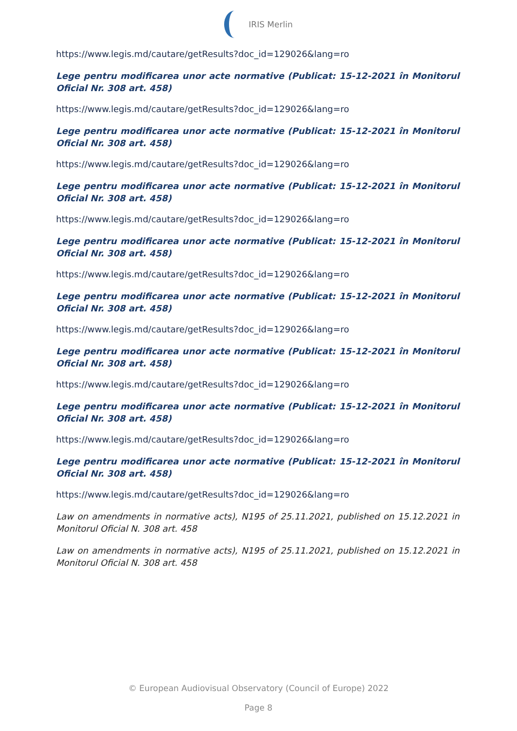IRIS Merlin
https://www.legis.md/cautare/getResults?doc_id=129026&lang=ro
Lege pentru modificarea unor acte normative (Publicat: 15-12-2021 în Monitorul Oficial Nr. 308 art. 458)
https://www.legis.md/cautare/getResults?doc_id=129026&lang=ro
Lege pentru modificarea unor acte normative (Publicat: 15-12-2021 în Monitorul Oficial Nr. 308 art. 458)
https://www.legis.md/cautare/getResults?doc_id=129026&lang=ro
Lege pentru modificarea unor acte normative (Publicat: 15-12-2021 în Monitorul Oficial Nr. 308 art. 458)
https://www.legis.md/cautare/getResults?doc_id=129026&lang=ro
Lege pentru modificarea unor acte normative (Publicat: 15-12-2021 în Monitorul Oficial Nr. 308 art. 458)
https://www.legis.md/cautare/getResults?doc_id=129026&lang=ro
Lege pentru modificarea unor acte normative (Publicat: 15-12-2021 în Monitorul Oficial Nr. 308 art. 458)
https://www.legis.md/cautare/getResults?doc_id=129026&lang=ro
Lege pentru modificarea unor acte normative (Publicat: 15-12-2021 în Monitorul Oficial Nr. 308 art. 458)
https://www.legis.md/cautare/getResults?doc_id=129026&lang=ro
Lege pentru modificarea unor acte normative (Publicat: 15-12-2021 în Monitorul Oficial Nr. 308 art. 458)
https://www.legis.md/cautare/getResults?doc_id=129026&lang=ro
Lege pentru modificarea unor acte normative (Publicat: 15-12-2021 în Monitorul Oficial Nr. 308 art. 458)
https://www.legis.md/cautare/getResults?doc_id=129026&lang=ro
Law on amendments in normative acts), N195 of 25.11.2021, published on 15.12.2021 in Monitorul Oficial N. 308 art. 458
Law on amendments in normative acts), N195 of 25.11.2021, published on 15.12.2021 in Monitorul Oficial N. 308 art. 458
© European Audiovisual Observatory (Council of Europe) 2022
Page 8